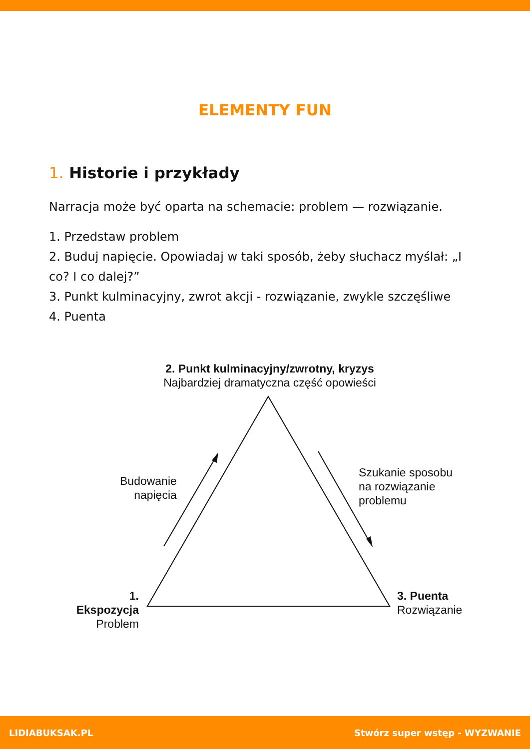ELEMENTY FUN
1. Historie i przykłady
Narracja może być oparta na schemacie: problem — rozwiązanie.
1. Przedstaw problem
2. Buduj napięcie. Opowiadaj w taki sposób, żeby słuchacz myślał: „I co? I co dalej?”
3. Punkt kulminacyjny, zwrot akcji - rozwiązanie, zwykle szczęśliwe
4. Puenta
2. Punkt kulminacyjny/zwrotny, kryzys
Najbardziej dramatyczna część opowieści
Budowanie
napięcia
Szukanie sposobu
na rozwiązanie
problemu
1. Ekspozycja
Problem
3. Puenta
Rozwiązanie
LIDIABUKSAK.PL Stwórz super wstęp - WYZWANIE